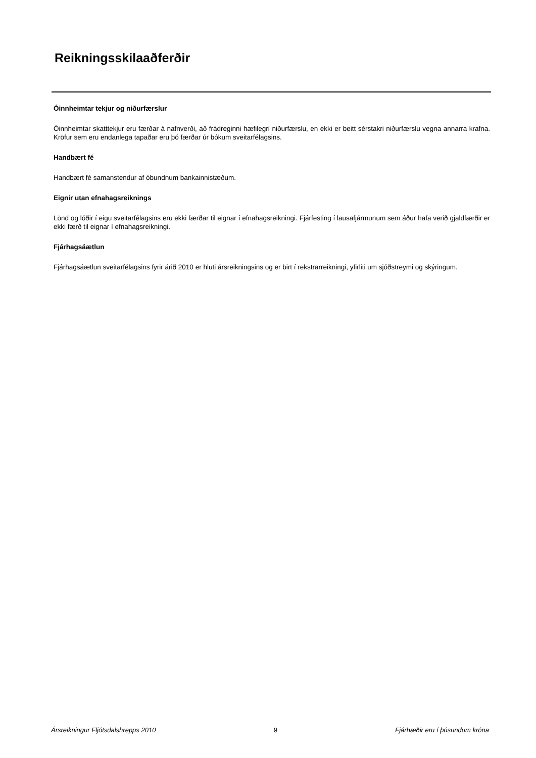Reikningsskilaaðferðir
Óinnheimtar tekjur og niðurfærslur
Óinnheimtar skatttekjur eru færðar á nafnverði, að frádreginni hæfilegri niðurfærslu, en ekki er beitt sérstakri niðurfærslu vegna annarra krafna. Kröfur sem eru endanlega tapaðar eru þó færðar úr bókum sveitarfélagsins.
Handbært fé
Handbært fé samanstendur af óbundnum bankainnistæðum.
Eignir utan efnahagsreiknings
Lönd og lóðir í eigu sveitarfélagsins eru ekki færðar til eignar í efnahagsreikningi. Fjárfesting í lausafjármunum sem áður hafa verið gjaldfærðir er ekki færð til eignar í efnahagsreikningi.
Fjárhagsáætlun
Fjárhagsáætlun sveitarfélagsins fyrir árið 2010 er hluti ársreikningsins og er birt í rekstrarreikningi, yfirliti um sjóðstreymi og skýringum.
Ársreikningur Fljótsdalshrepps 2010 9 Fjárhæðir eru í þúsundum króna